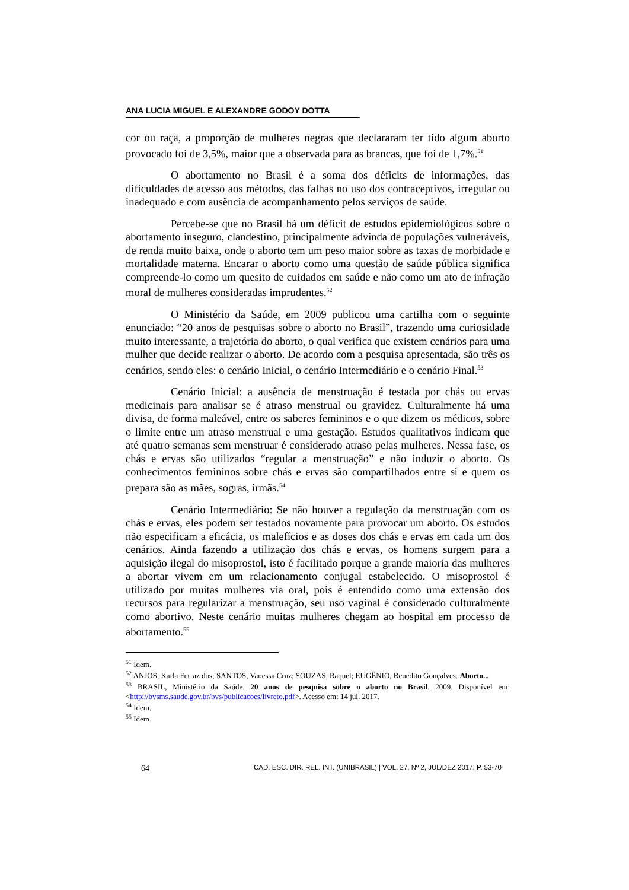ANA LUCIA MIGUEL E ALEXANDRE GODOY DOTTA
cor ou raça, a proporção de mulheres negras que declararam ter tido algum aborto provocado foi de 3,5%, maior que a observada para as brancas, que foi de 1,7%.<sup>51</sup>
O abortamento no Brasil é a soma dos déficits de informações, das dificuldades de acesso aos métodos, das falhas no uso dos contraceptivos, irregular ou inadequado e com ausência de acompanhamento pelos serviços de saúde.
Percebe-se que no Brasil há um déficit de estudos epidemiológicos sobre o abortamento inseguro, clandestino, principalmente advinda de populações vulneráveis, de renda muito baixa, onde o aborto tem um peso maior sobre as taxas de morbidade e mortalidade materna. Encarar o aborto como uma questão de saúde pública significa compreende-lo como um quesito de cuidados em saúde e não como um ato de infração moral de mulheres consideradas imprudentes.<sup>52</sup>
O Ministério da Saúde, em 2009 publicou uma cartilha com o seguinte enunciado: “20 anos de pesquisas sobre o aborto no Brasil”, trazendo uma curiosidade muito interessante, a trajetória do aborto, o qual verifica que existem cenários para uma mulher que decide realizar o aborto. De acordo com a pesquisa apresentada, são três os cenários, sendo eles: o cenário Inicial, o cenário Intermediário e o cenário Final.<sup>53</sup>
Cenário Inicial: a ausência de menstruação é testada por chás ou ervas medicinais para analisar se é atraso menstrual ou gravidez. Culturalmente há uma divisa, de forma maleável, entre os saberes femininos e o que dizem os médicos, sobre o limite entre um atraso menstrual e uma gestação. Estudos qualitativos indicam que até quatro semanas sem menstruar é considerado atraso pelas mulheres. Nessa fase, os chás e ervas são utilizados “regular a menstruação” e não induzir o aborto. Os conhecimentos femininos sobre chás e ervas são compartilhados entre si e quem os prepara são as mães, sogras, irmãs.<sup>54</sup>
Cenário Intermediário: Se não houver a regulação da menstruação com os chás e ervas, eles podem ser testados novamente para provocar um aborto. Os estudos não especificam a eficácia, os malefícios e as doses dos chás e ervas em cada um dos cenários. Ainda fazendo a utilização dos chás e ervas, os homens surgem para a aquisição ilegal do misoprostol, isto é facilitado porque a grande maioria das mulheres a abortar vivem em um relacionamento conjugal estabelecido. O misoprostol é utilizado por muitas mulheres via oral, pois é entendido como uma extensão dos recursos para regularizar a menstruação, seu uso vaginal é considerado culturalmente como abortivo. Neste cenário muitas mulheres chegam ao hospital em processo de abortamento.<sup>55</sup>
<sup>51</sup> Idem.
<sup>52</sup> ANJOS, Karla Ferraz dos; SANTOS, Vanessa Cruz; SOUZAS, Raquel; EUGÊNIO, Benedito Gonçalves. Aborto...
<sup>53</sup> BRASIL, Ministério da Saúde. 20 anos de pesquisa sobre o aborto no Brasil. 2009. Disponível em: <http://bvsms.saude.gov.br/bvs/publicacoes/livreto.pdf>. Acesso em: 14 jul. 2017.
<sup>54</sup> Idem.
<sup>55</sup> Idem.
64 CAD. ESC. DIR. REL. INT. (UNIBRASIL) | VOL. 27, Nº 2, JUL/DEZ 2017, P. 53-70